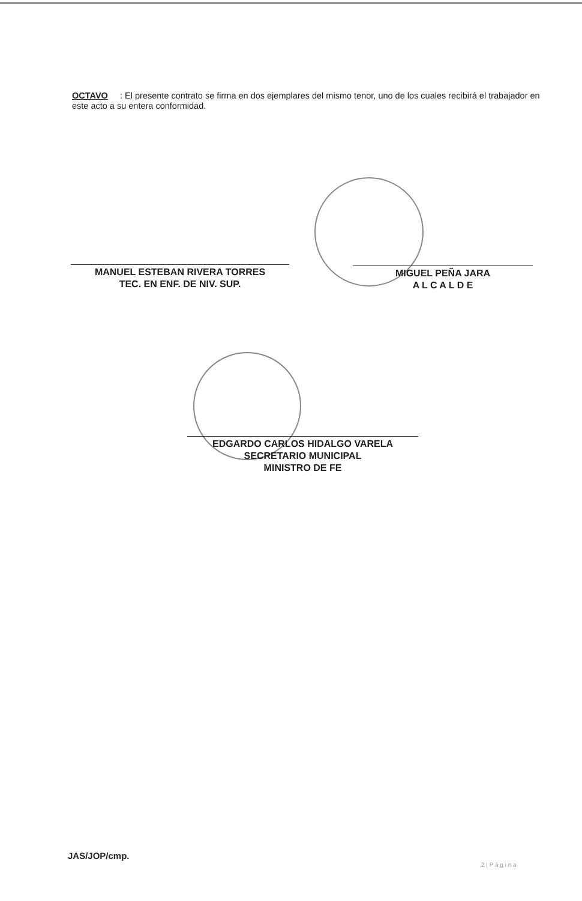OCTAVO : El presente contrato se firma en dos ejemplares del mismo tenor, uno de los cuales recibirá el trabajador en este acto a su entera conformidad.
MANUEL ESTEBAN RIVERA TORRES
TEC. EN ENF. DE NIV. SUP.
MIGUEL PEÑA JARA
A L C A L D E
EDGARDO CARLOS HIDALGO VARELA
SECRETARIO MUNICIPAL
MINISTRO DE FE
JAS/JOP/cmp.
2 | P á g i n a